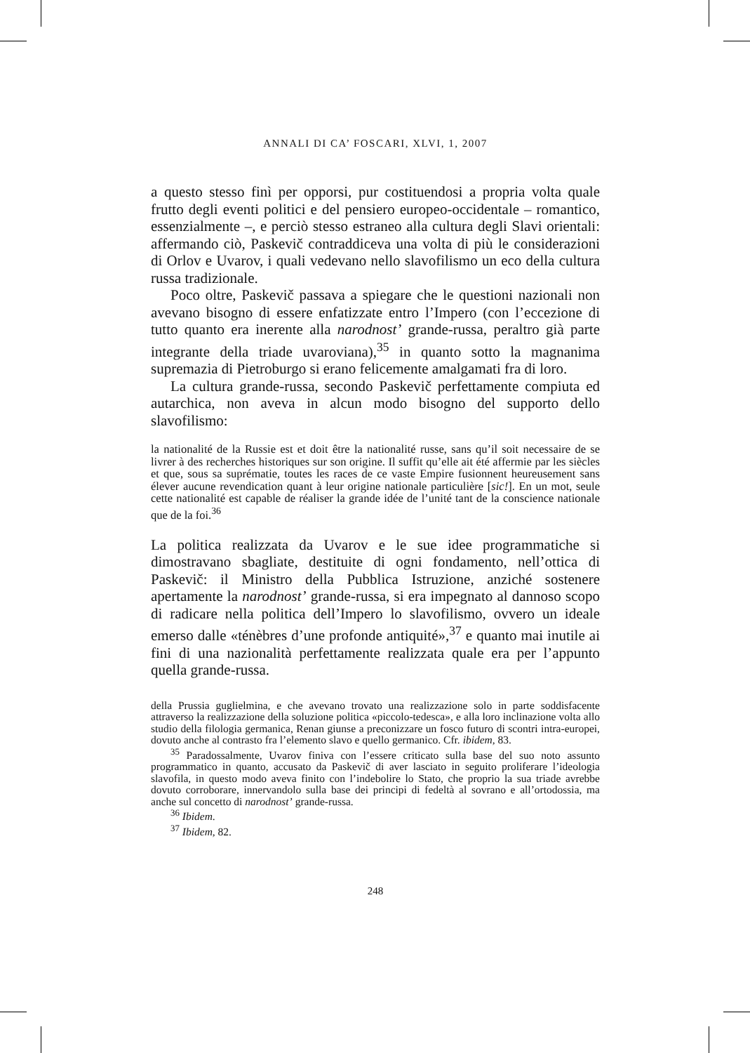ANNALI DI CA’ FOSCARI, XLVI, 1, 2007
a questo stesso finì per opporsi, pur costituendosi a propria volta quale frutto degli eventi politici e del pensiero europeo-occidentale – romantico, essenzialmente –, e perciò stesso estraneo alla cultura degli Slavi orientali: affermando ciò, Paskevič contraddiceva una volta di più le considerazioni di Orlov e Uvarov, i quali vedevano nello slavofilismo un eco della cultura russa tradizionale.
Poco oltre, Paskevič passava a spiegare che le questioni nazionali non avevano bisogno di essere enfatizzate entro l’Impero (con l’eccezione di tutto quanto era inerente alla narodnost’ grande-russa, peraltro già parte integrante della triade uvaroviana),<sup>35</sup> in quanto sotto la magnanima supremazia di Pietroburgo si erano felicemente amalgamati fra di loro.
La cultura grande-russa, secondo Paskevič perfettamente compiuta ed autarchica, non aveva in alcun modo bisogno del supporto dello slavofilismo:
la nationalité de la Russie est et doit être la nationalité russe, sans qu’il soit necessaire de se livrer à des recherches historiques sur son origine. Il suffit qu’elle ait été affermie par les siècles et que, sous sa suprématie, toutes les races de ce vaste Empire fusionnent heureusement sans élever aucune revendication quant à leur origine nationale particulière [sic!]. En un mot, seule cette nationalité est capable de réaliser la grande idée de l’unité tant de la conscience nationale que de la foi.<sup>36</sup>
La politica realizzata da Uvarov e le sue idee programmatiche si dimostravano sbagliate, destituite di ogni fondamento, nell’ottica di Paskevič: il Ministro della Pubblica Istruzione, anziché sostenere apertamente la narodnost’ grande-russa, si era impegnato al dannoso scopo di radicare nella politica dell’Impero lo slavofilismo, ovvero un ideale emerso dalle «ténèbres d’une profonde antiquité»,<sup>37</sup> e quanto mai inutile ai fini di una nazionalità perfettamente realizzata quale era per l’appunto quella grande-russa.
della Prussia guglielmina, e che avevano trovato una realizzazione solo in parte soddisfacente attraverso la realizzazione della soluzione politica «piccolo-tedesca», e alla loro inclinazione volta allo studio della filologia germanica, Renan giunse a preconizzare un fosco futuro di scontri intra-europei, dovuto anche al contrasto fra l’elemento slavo e quello germanico. Cfr. ibidem, 83.
<sup>35</sup> Paradossalmente, Uvarov finiva con l’essere criticato sulla base del suo noto assunto programmatico in quanto, accusato da Paskevič di aver lasciato in seguito proliferare l’ideologia slavofila, in questo modo aveva finito con l’indebolire lo Stato, che proprio la sua triade avrebbe dovuto corroborare, innervandolo sulla base dei principi di fedeltà al sovrano e all’ortodossia, ma anche sul concetto di narodnost’ grande-russa.
<sup>36</sup> Ibidem.
<sup>37</sup> Ibidem, 82.
248